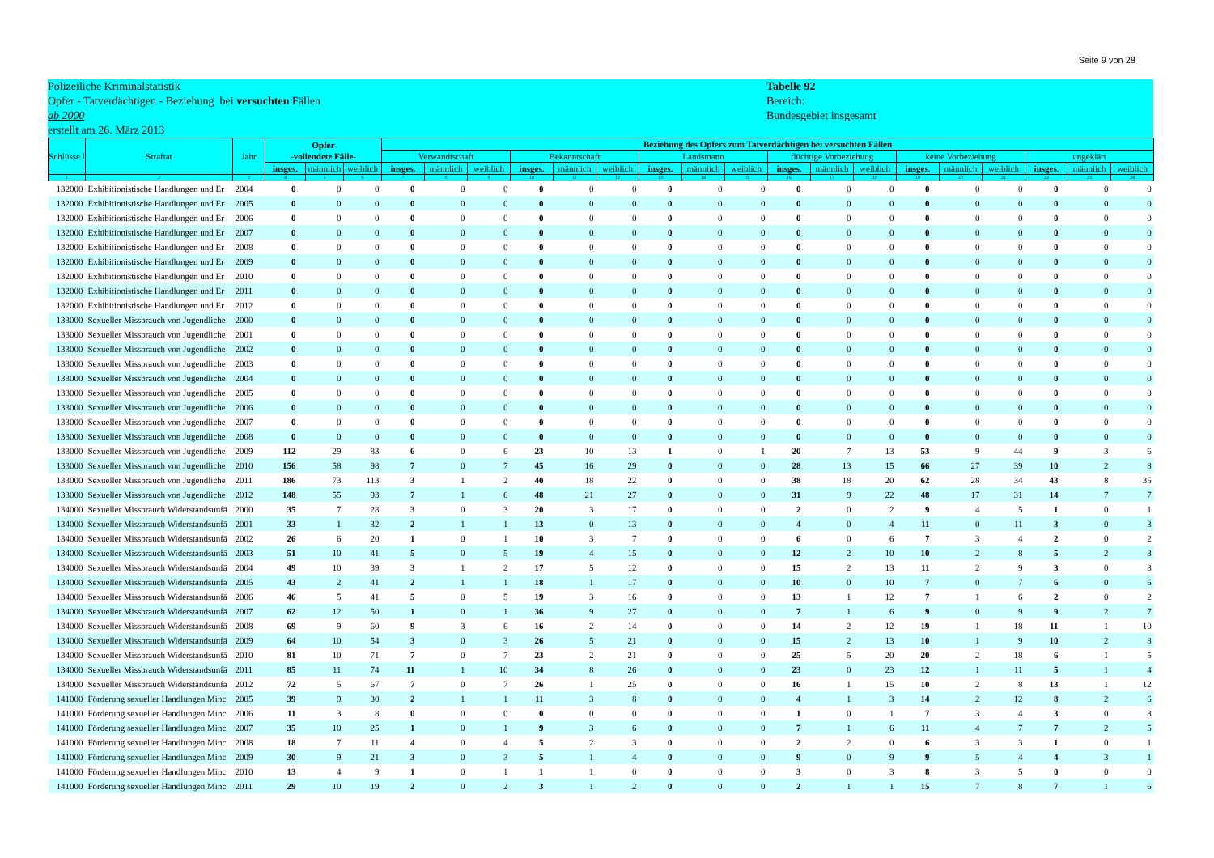Seite 9 von 28
Polizeiliche Kriminalstatistik
Opfer - Tatverdächtigen - Beziehung bei versuchten Fällen
ab 2000
erstellt am 26. März 2013
Tabelle 92
Bereich:
Bundesgebiet insgesamt
| Schlüsse l | Straftat | Jahr | Opfer -vollendete Fälle- | | | Beziehung des Opfers zum Tatverdächtigen bei versuchten Fällen | | | | | | | | | | | | | | | | | |
| --- | --- | --- | --- | --- | --- | --- | --- | --- | --- | --- | --- | --- | --- | --- | --- | --- | --- | --- | --- | --- | --- | --- | --- |
| | | | | | | Verwandtschaft | | | Bekanntschaft | | | Landsmann | | | flüchtige Vorbeziehung | | | keine Vorbeziehung | | | ungeklärt | | |
| | | | insges. | männlich | weiblich | insges. | männlich | weiblich | insges. | männlich | weiblich | insges. | männlich | weiblich | insges. | männlich | weiblich | insges. | männlich | weiblich | insges. | männlich | weiblich |
| 1 | 2 | 3 | 4 | 5 | 6 | 7 | 8 | 9 | 10 | 11 | 12 | 13 | 14 | 15 | 16 | 17 | 18 | 19 | 20 | 21 | 22 | 23 | 24 |
| 132000 | Exhibitionistische Handlungen und Er | 2004 | 0 | 0 | 0 | 0 | 0 | 0 | 0 | 0 | 0 | 0 | 0 | 0 | 0 | 0 | 0 | 0 | 0 | 0 | 0 | 0 | 0 |
| 132000 | Exhibitionistische Handlungen und Er | 2005 | 0 | 0 | 0 | 0 | 0 | 0 | 0 | 0 | 0 | 0 | 0 | 0 | 0 | 0 | 0 | 0 | 0 | 0 | 0 | 0 | 0 |
| 132000 | Exhibitionistische Handlungen und Er | 2006 | 0 | 0 | 0 | 0 | 0 | 0 | 0 | 0 | 0 | 0 | 0 | 0 | 0 | 0 | 0 | 0 | 0 | 0 | 0 | 0 | 0 |
| 132000 | Exhibitionistische Handlungen und Er | 2007 | 0 | 0 | 0 | 0 | 0 | 0 | 0 | 0 | 0 | 0 | 0 | 0 | 0 | 0 | 0 | 0 | 0 | 0 | 0 | 0 | 0 |
| 132000 | Exhibitionistische Handlungen und Er | 2008 | 0 | 0 | 0 | 0 | 0 | 0 | 0 | 0 | 0 | 0 | 0 | 0 | 0 | 0 | 0 | 0 | 0 | 0 | 0 | 0 | 0 |
| 132000 | Exhibitionistische Handlungen und Er | 2009 | 0 | 0 | 0 | 0 | 0 | 0 | 0 | 0 | 0 | 0 | 0 | 0 | 0 | 0 | 0 | 0 | 0 | 0 | 0 | 0 | 0 |
| 132000 | Exhibitionistische Handlungen und Er | 2010 | 0 | 0 | 0 | 0 | 0 | 0 | 0 | 0 | 0 | 0 | 0 | 0 | 0 | 0 | 0 | 0 | 0 | 0 | 0 | 0 | 0 |
| 132000 | Exhibitionistische Handlungen und Er | 2011 | 0 | 0 | 0 | 0 | 0 | 0 | 0 | 0 | 0 | 0 | 0 | 0 | 0 | 0 | 0 | 0 | 0 | 0 | 0 | 0 | 0 |
| 132000 | Exhibitionistische Handlungen und Er | 2012 | 0 | 0 | 0 | 0 | 0 | 0 | 0 | 0 | 0 | 0 | 0 | 0 | 0 | 0 | 0 | 0 | 0 | 0 | 0 | 0 | 0 |
| 133000 | Sexueller Missbrauch von Jugendliche | 2000 | 0 | 0 | 0 | 0 | 0 | 0 | 0 | 0 | 0 | 0 | 0 | 0 | 0 | 0 | 0 | 0 | 0 | 0 | 0 | 0 | 0 |
| 133000 | Sexueller Missbrauch von Jugendliche | 2001 | 0 | 0 | 0 | 0 | 0 | 0 | 0 | 0 | 0 | 0 | 0 | 0 | 0 | 0 | 0 | 0 | 0 | 0 | 0 | 0 | 0 |
| 133000 | Sexueller Missbrauch von Jugendliche | 2002 | 0 | 0 | 0 | 0 | 0 | 0 | 0 | 0 | 0 | 0 | 0 | 0 | 0 | 0 | 0 | 0 | 0 | 0 | 0 | 0 | 0 |
| 133000 | Sexueller Missbrauch von Jugendliche | 2003 | 0 | 0 | 0 | 0 | 0 | 0 | 0 | 0 | 0 | 0 | 0 | 0 | 0 | 0 | 0 | 0 | 0 | 0 | 0 | 0 | 0 |
| 133000 | Sexueller Missbrauch von Jugendliche | 2004 | 0 | 0 | 0 | 0 | 0 | 0 | 0 | 0 | 0 | 0 | 0 | 0 | 0 | 0 | 0 | 0 | 0 | 0 | 0 | 0 | 0 |
| 133000 | Sexueller Missbrauch von Jugendliche | 2005 | 0 | 0 | 0 | 0 | 0 | 0 | 0 | 0 | 0 | 0 | 0 | 0 | 0 | 0 | 0 | 0 | 0 | 0 | 0 | 0 | 0 |
| 133000 | Sexueller Missbrauch von Jugendliche | 2006 | 0 | 0 | 0 | 0 | 0 | 0 | 0 | 0 | 0 | 0 | 0 | 0 | 0 | 0 | 0 | 0 | 0 | 0 | 0 | 0 | 0 |
| 133000 | Sexueller Missbrauch von Jugendliche | 2007 | 0 | 0 | 0 | 0 | 0 | 0 | 0 | 0 | 0 | 0 | 0 | 0 | 0 | 0 | 0 | 0 | 0 | 0 | 0 | 0 | 0 |
| 133000 | Sexueller Missbrauch von Jugendliche | 2008 | 0 | 0 | 0 | 0 | 0 | 0 | 0 | 0 | 0 | 0 | 0 | 0 | 0 | 0 | 0 | 0 | 0 | 0 | 0 | 0 | 0 |
| 133000 | Sexueller Missbrauch von Jugendliche | 2009 | 112 | 29 | 83 | 6 | 0 | 6 | 23 | 10 | 13 | 1 | 0 | 1 | 20 | 7 | 13 | 53 | 9 | 44 | 9 | 3 | 6 |
| 133000 | Sexueller Missbrauch von Jugendliche | 2010 | 156 | 58 | 98 | 7 | 0 | 7 | 45 | 16 | 29 | 0 | 0 | 0 | 28 | 13 | 15 | 66 | 27 | 39 | 10 | 2 | 8 |
| 133000 | Sexueller Missbrauch von Jugendliche | 2011 | 186 | 73 | 113 | 3 | 1 | 2 | 40 | 18 | 22 | 0 | 0 | 0 | 38 | 18 | 20 | 62 | 28 | 34 | 43 | 8 | 35 |
| 133000 | Sexueller Missbrauch von Jugendliche | 2012 | 148 | 55 | 93 | 7 | 1 | 6 | 48 | 21 | 27 | 0 | 0 | 0 | 31 | 9 | 22 | 48 | 17 | 31 | 14 | 7 | 7 |
| 134000 | Sexueller Missbrauch Widerstandsunfä | 2000 | 35 | 7 | 28 | 3 | 0 | 3 | 20 | 3 | 17 | 0 | 0 | 0 | 2 | 0 | 2 | 9 | 4 | 5 | 1 | 0 | 1 |
| 134000 | Sexueller Missbrauch Widerstandsunfä | 2001 | 33 | 1 | 32 | 2 | 1 | 1 | 13 | 0 | 13 | 0 | 0 | 0 | 4 | 0 | 4 | 11 | 0 | 11 | 3 | 0 | 3 |
| 134000 | Sexueller Missbrauch Widerstandsunfä | 2002 | 26 | 6 | 20 | 1 | 0 | 1 | 10 | 3 | 7 | 0 | 0 | 0 | 6 | 0 | 6 | 7 | 3 | 4 | 2 | 0 | 2 |
| 134000 | Sexueller Missbrauch Widerstandsunfä | 2003 | 51 | 10 | 41 | 5 | 0 | 5 | 19 | 4 | 15 | 0 | 0 | 0 | 12 | 2 | 10 | 10 | 2 | 8 | 5 | 2 | 3 |
| 134000 | Sexueller Missbrauch Widerstandsunfä | 2004 | 49 | 10 | 39 | 3 | 1 | 2 | 17 | 5 | 12 | 0 | 0 | 0 | 15 | 2 | 13 | 11 | 2 | 9 | 3 | 0 | 3 |
| 134000 | Sexueller Missbrauch Widerstandsunfä | 2005 | 43 | 2 | 41 | 2 | 1 | 1 | 18 | 1 | 17 | 0 | 0 | 0 | 10 | 0 | 10 | 7 | 0 | 7 | 6 | 0 | 6 |
| 134000 | Sexueller Missbrauch Widerstandsunfä | 2006 | 46 | 5 | 41 | 5 | 0 | 5 | 19 | 3 | 16 | 0 | 0 | 0 | 13 | 1 | 12 | 7 | 1 | 6 | 2 | 0 | 2 |
| 134000 | Sexueller Missbrauch Widerstandsunfä | 2007 | 62 | 12 | 50 | 1 | 0 | 1 | 36 | 9 | 27 | 0 | 0 | 0 | 7 | 1 | 6 | 9 | 0 | 9 | 9 | 2 | 7 |
| 134000 | Sexueller Missbrauch Widerstandsunfä | 2008 | 69 | 9 | 60 | 9 | 3 | 6 | 16 | 2 | 14 | 0 | 0 | 0 | 14 | 2 | 12 | 19 | 1 | 18 | 11 | 1 | 10 |
| 134000 | Sexueller Missbrauch Widerstandsunfä | 2009 | 64 | 10 | 54 | 3 | 0 | 3 | 26 | 5 | 21 | 0 | 0 | 0 | 15 | 2 | 13 | 10 | 1 | 9 | 10 | 2 | 8 |
| 134000 | Sexueller Missbrauch Widerstandsunfä | 2010 | 81 | 10 | 71 | 7 | 0 | 7 | 23 | 2 | 21 | 0 | 0 | 0 | 25 | 5 | 20 | 20 | 2 | 18 | 6 | 1 | 5 |
| 134000 | Sexueller Missbrauch Widerstandsunfä | 2011 | 85 | 11 | 74 | 11 | 1 | 10 | 34 | 8 | 26 | 0 | 0 | 0 | 23 | 0 | 23 | 12 | 1 | 11 | 5 | 1 | 4 |
| 134000 | Sexueller Missbrauch Widerstandsunfä | 2012 | 72 | 5 | 67 | 7 | 0 | 7 | 26 | 1 | 25 | 0 | 0 | 0 | 16 | 1 | 15 | 10 | 2 | 8 | 13 | 1 | 12 |
| 141000 | Förderung sexueller Handlungen Minc | 2005 | 39 | 9 | 30 | 2 | 1 | 1 | 11 | 3 | 8 | 0 | 0 | 0 | 4 | 1 | 3 | 14 | 2 | 12 | 8 | 2 | 6 |
| 141000 | Förderung sexueller Handlungen Minc | 2006 | 11 | 3 | 8 | 0 | 0 | 0 | 0 | 0 | 0 | 0 | 0 | 0 | 1 | 0 | 1 | 7 | 3 | 4 | 3 | 0 | 3 |
| 141000 | Förderung sexueller Handlungen Minc | 2007 | 35 | 10 | 25 | 1 | 0 | 1 | 9 | 3 | 6 | 0 | 0 | 0 | 7 | 1 | 6 | 11 | 4 | 7 | 7 | 2 | 5 |
| 141000 | Förderung sexueller Handlungen Minc | 2008 | 18 | 7 | 11 | 4 | 0 | 4 | 5 | 2 | 3 | 0 | 0 | 0 | 2 | 2 | 0 | 6 | 3 | 3 | 1 | 0 | 1 |
| 141000 | Förderung sexueller Handlungen Minc | 2009 | 30 | 9 | 21 | 3 | 0 | 3 | 5 | 1 | 4 | 0 | 0 | 0 | 9 | 0 | 9 | 9 | 5 | 4 | 4 | 3 | 1 |
| 141000 | Förderung sexueller Handlungen Minc | 2010 | 13 | 4 | 9 | 1 | 0 | 1 | 1 | 1 | 0 | 0 | 0 | 0 | 3 | 0 | 3 | 8 | 3 | 5 | 0 | 0 | 0 |
| 141000 | Förderung sexueller Handlungen Minc | 2011 | 29 | 10 | 19 | 2 | 0 | 2 | 3 | 1 | 2 | 0 | 0 | 0 | 2 | 1 | 1 | 15 | 7 | 8 | 7 | 1 | 6 |